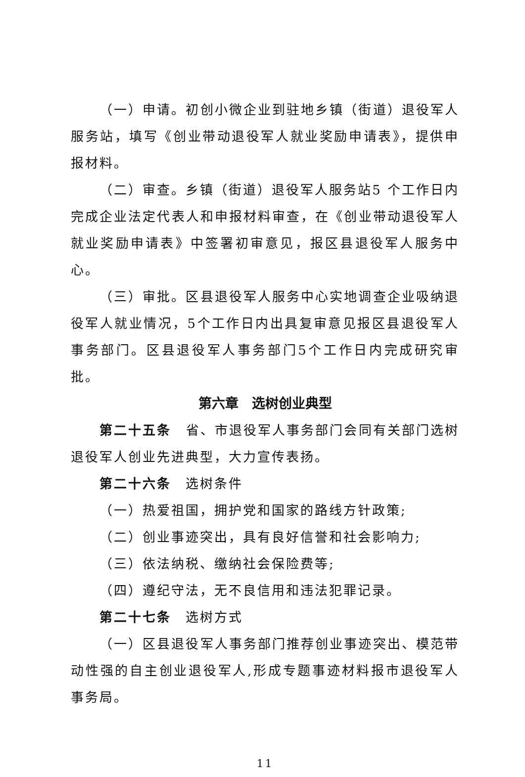（一）申请。初创小微企业到驻地乡镇（街道）退役军人服务站，填写《创业带动退役军人就业奖励申请表》，提供申报材料。
（二）审查。乡镇（街道）退役军人服务站5 个工作日内完成企业法定代表人和申报材料审查，在《创业带动退役军人就业奖励申请表》中签署初审意见，报区县退役军人服务中心。
（三）审批。区县退役军人服务中心实地调查企业吸纳退役军人就业情况，5个工作日内出具复审意见报区县退役军人事务部门。区县退役军人事务部门5个工作日内完成研究审批。
第六章　选树创业典型
第二十五条　省、市退役军人事务部门会同有关部门选树退役军人创业先进典型，大力宣传表扬。
第二十六条　选树条件
（一）热爱祖国，拥护党和国家的路线方针政策;
（二）创业事迹突出，具有良好信誉和社会影响力;
（三）依法纳税、缴纳社会保险费等;
（四）遵纪守法，无不良信用和违法犯罪记录。
第二十七条　选树方式
（一）区县退役军人事务部门推荐创业事迹突出、模范带动性强的自主创业退役军人,形成专题事迹材料报市退役军人事务局。
11